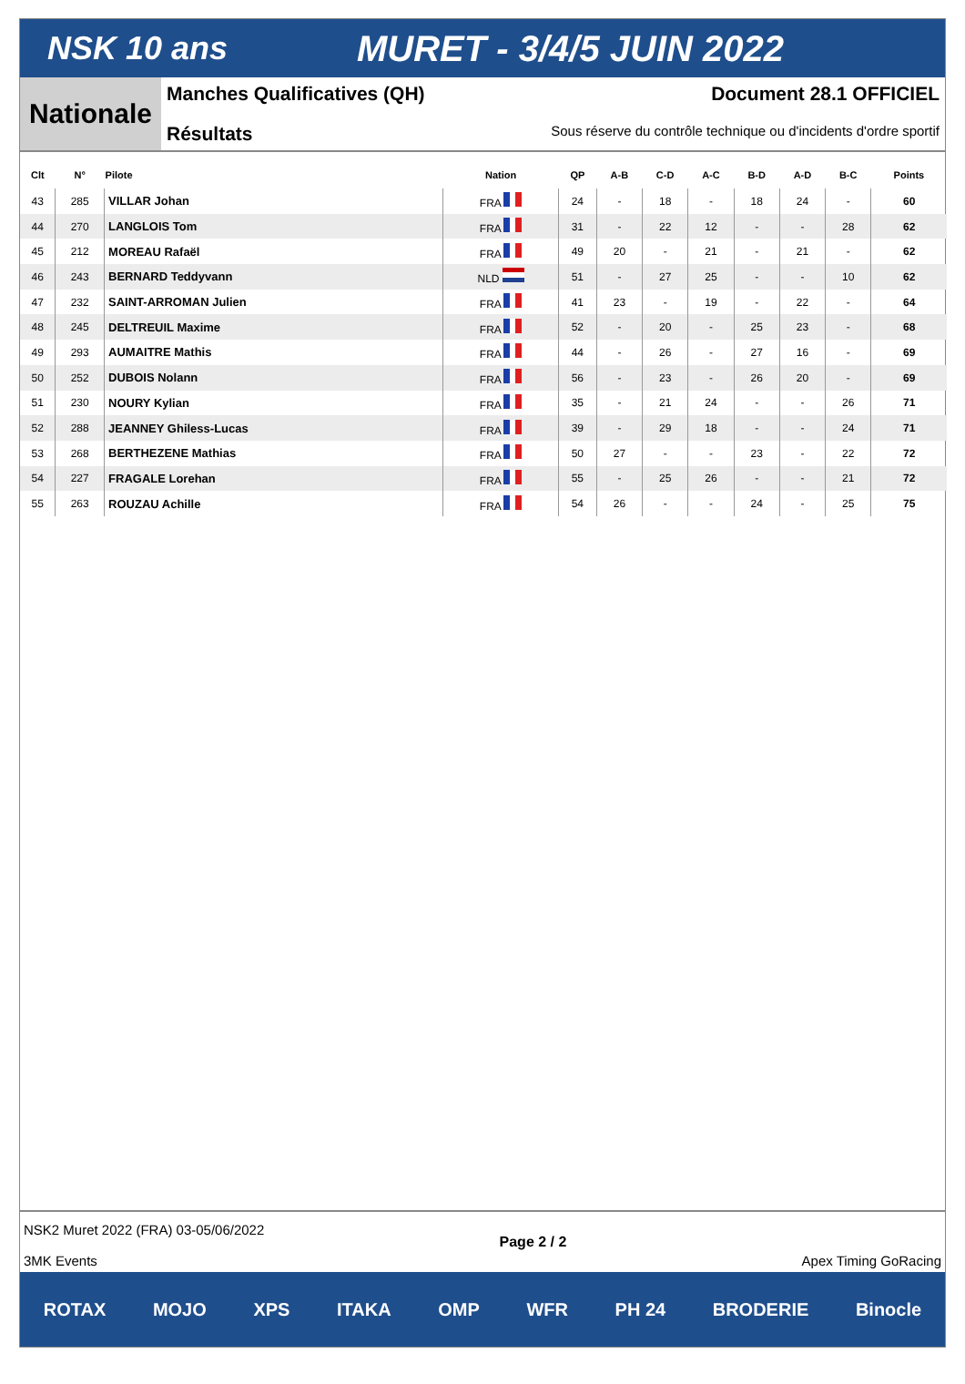NSK 10 ans MURET - 3/4/5 JUIN 2022
Nationale
Manches Qualificatives (QH) Document 28.1 OFFICIEL
Résultats Sous réserve du contrôle technique ou d'incidents d'ordre sportif
| Clt | N° | Pilote | Nation | QP | A-B | C-D | A-C | B-D | A-D | B-C | Points |
| --- | --- | --- | --- | --- | --- | --- | --- | --- | --- | --- | --- |
| 43 | 285 | VILLAR Johan | FRA | 24 | - | 18 | - | 18 | 24 | - | 60 |
| 44 | 270 | LANGLOIS Tom | FRA | 31 | - | 22 | 12 | - | - | 28 | 62 |
| 45 | 212 | MOREAU Rafaël | FRA | 49 | 20 | - | 21 | - | 21 | - | 62 |
| 46 | 243 | BERNARD Teddyvann | NLD | 51 | - | 27 | 25 | - | - | 10 | 62 |
| 47 | 232 | SAINT-ARROMAN Julien | FRA | 41 | 23 | - | 19 | - | 22 | - | 64 |
| 48 | 245 | DELTREUIL Maxime | FRA | 52 | - | 20 | - | 25 | 23 | - | 68 |
| 49 | 293 | AUMAITRE Mathis | FRA | 44 | - | 26 | - | 27 | 16 | - | 69 |
| 50 | 252 | DUBOIS Nolann | FRA | 56 | - | 23 | - | 26 | 20 | - | 69 |
| 51 | 230 | NOURY Kylian | FRA | 35 | - | 21 | 24 | - | - | 26 | 71 |
| 52 | 288 | JEANNEY Ghiless-Lucas | FRA | 39 | - | 29 | 18 | - | - | 24 | 71 |
| 53 | 268 | BERTHEZENE Mathias | FRA | 50 | 27 | - | - | 23 | - | 22 | 72 |
| 54 | 227 | FRAGALE Lorehan | FRA | 55 | - | 25 | 26 | - | - | 21 | 72 |
| 55 | 263 | ROUZAU Achille | FRA | 54 | 26 | - | - | 24 | - | 25 | 75 |
NSK2 Muret 2022 (FRA) 03-05/06/2022
3MK Events
Page 2 / 2
Apex Timing GoRacing
ROTAX MOJO XPS ITAKA OMP WFR PH 24 BRODERIE Binocle